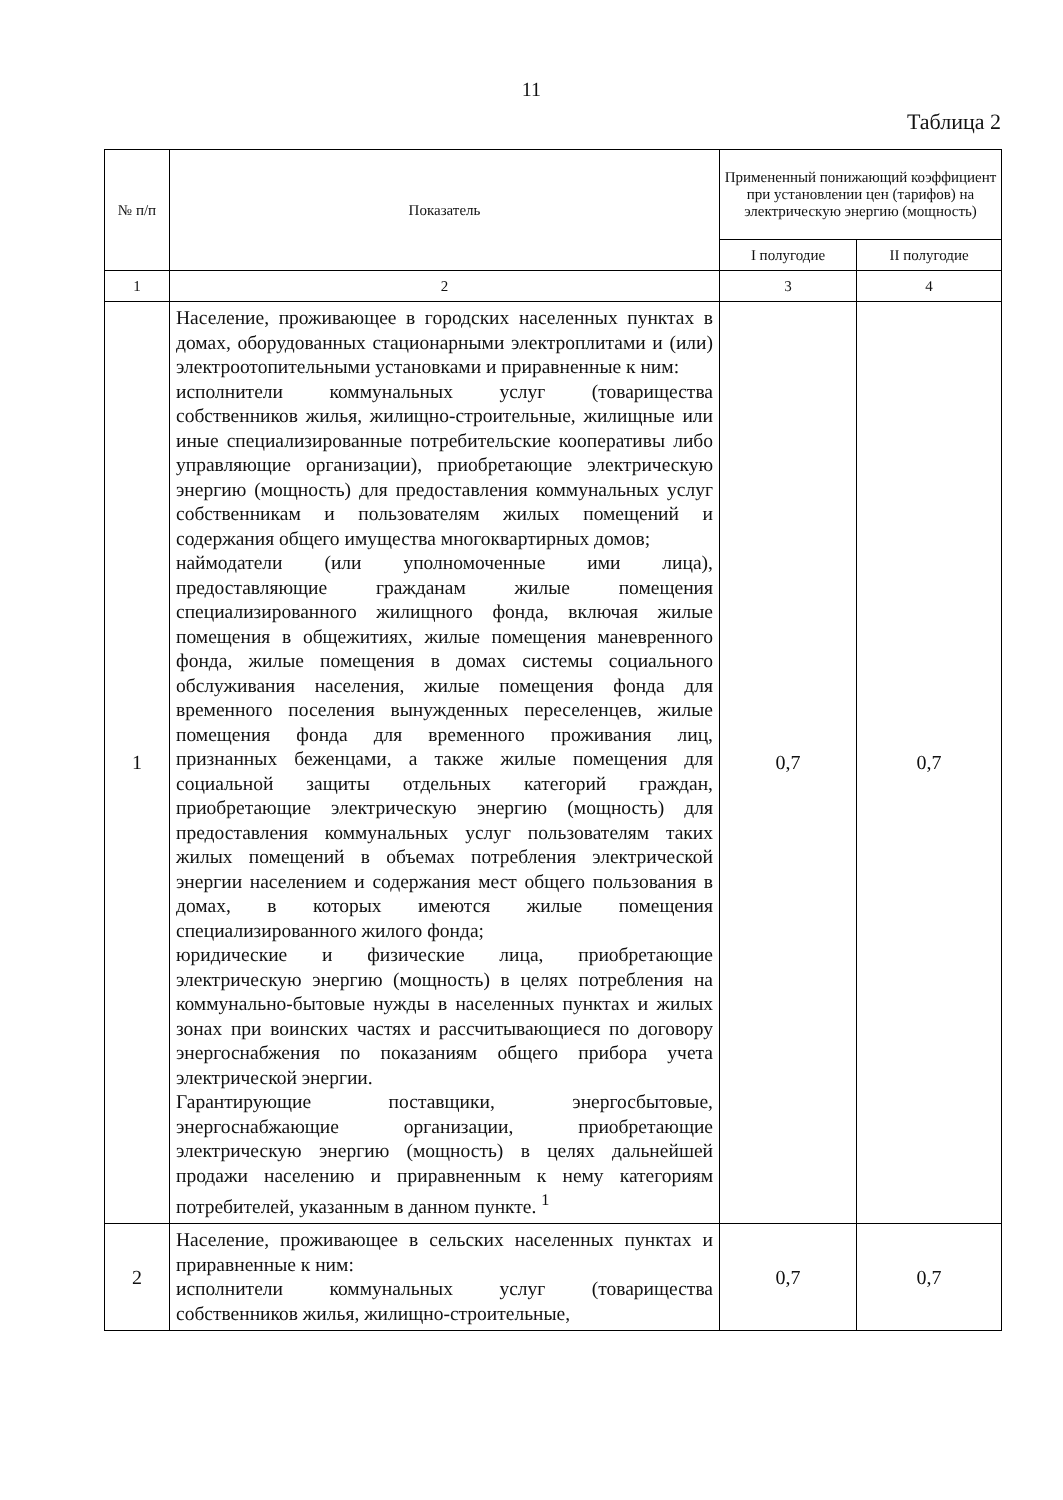11
Таблица 2
| № п/п | Показатель | Примененный понижающий коэффициент при установлении цен (тарифов) на электрическую энергию (мощность) | |
| --- | --- | --- | --- |
| | | I полугодие | II полугодие |
| 1 | 2 | 3 | 4 |
| 1 | Население, проживающее в городских населенных пунктах в домах, оборудованных стационарными электроплитами и (или) электроотопительными установками и приравненные к ним: исполнители коммунальных услуг (товарищества собственников жилья, жилищно-строительные, жилищные или иные специализированные потребительские кооперативы либо управляющие организации), приобретающие электрическую энергию (мощность) для предоставления коммунальных услуг собственникам и пользователям жилых помещений и содержания общего имущества многоквартирных домов; наймодатели (или уполномоченные ими лица), предоставляющие гражданам жилые помещения специализированного жилищного фонда, включая жилые помещения в общежитиях, жилые помещения маневренного фонда, жилые помещения в домах системы социального обслуживания населения, жилые помещения фонда для временного поселения вынужденных переселенцев, жилые помещения фонда для временного проживания лиц, признанных беженцами, а также жилые помещения для социальной защиты отдельных категорий граждан, приобретающие электрическую энергию (мощность) для предоставления коммунальных услуг пользователям таких жилых помещений в объемах потребления электрической энергии населением и содержания мест общего пользования в домах, в которых имеются жилые помещения специализированного жилого фонда; юридические и физические лица, приобретающие электрическую энергию (мощность) в целях потребления на коммунально-бытовые нужды в населенных пунктах и жилых зонах при воинских частях и рассчитывающиеся по договору энергоснабжения по показаниям общего прибора учета электрической энергии. Гарантирующие поставщики, энергосбытовые, энергоснабжающие организации, приобретающие электрическую энергию (мощность) в целях дальнейшей продажи населению и приравненным к нему категориям потребителей, указанным в данном пункте. <sup>1</sup> | 0,7 | 0,7 |
| 2 | Население, проживающее в сельских населенных пунктах и приравненные к ним: исполнители коммунальных услуг (товарищества собственников жилья, жилищно-строительные, | 0,7 | 0,7 |